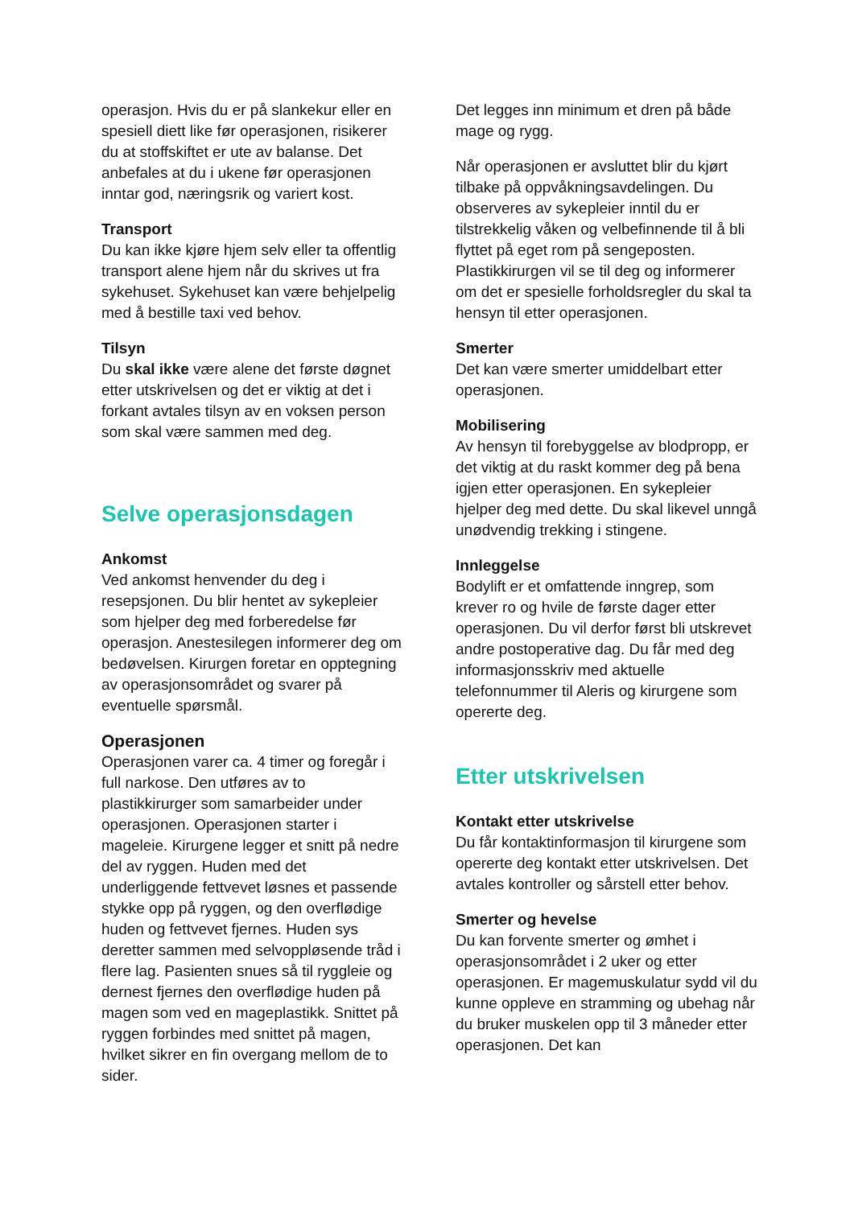operasjon. Hvis du er på slankekur eller en spesiell diett like før operasjonen, risikerer du at stoffskiftet er ute av balanse. Det anbefales at du i ukene før operasjonen inntar god, næringsrik og variert kost.
Transport
Du kan ikke kjøre hjem selv eller ta offentlig transport alene hjem når du skrives ut fra sykehuset. Sykehuset kan være behjelpelig med å bestille taxi ved behov.
Tilsyn
Du skal ikke være alene det første døgnet etter utskrivelsen og det er viktig at det i forkant avtales tilsyn av en voksen person som skal være sammen med deg.
Selve operasjonsdagen
Ankomst
Ved ankomst henvender du deg i resepsjonen. Du blir hentet av sykepleier som hjelper deg med forberedelse før operasjon. Anestesilegen informerer deg om bedøvelsen. Kirurgen foretar en opptegning av operasjonsområdet og svarer på eventuelle spørsmål.
Operasjonen
Operasjonen varer ca. 4 timer og foregår i full narkose. Den utføres av to plastikkirurger som samarbeider under operasjonen. Operasjonen starter i mageleie. Kirurgene legger et snitt på nedre del av ryggen. Huden med det underliggende fettvevet løsnes et passende stykke opp på ryggen, og den overflødige huden og fettvevet fjernes. Huden sys deretter sammen med selvoppløsende tråd i flere lag. Pasienten snues så til ryggleie og dernest fjernes den overflødige huden på magen som ved en mageplastikk. Snittet på ryggen forbindes med snittet på magen, hvilket sikrer en fin overgang mellom de to sider.
Det legges inn minimum et dren på både mage og rygg.
Når operasjonen er avsluttet blir du kjørt tilbake på oppvåkningsavdelingen. Du observeres av sykepleier inntil du er tilstrekkelig våken og velbefinnende til å bli flyttet på eget rom på sengeposten. Plastikkirurgen vil se til deg og informerer om det er spesielle forholdsregler du skal ta hensyn til etter operasjonen.
Smerter
Det kan være smerter umiddelbart etter operasjonen.
Mobilisering
Av hensyn til forebyggelse av blodpropp, er det viktig at du raskt kommer deg på bena igjen etter operasjonen. En sykepleier hjelper deg med dette. Du skal likevel unngå unødvendig trekking i stingene.
Innleggelse
Bodylift er et omfattende inngrep, som krever ro og hvile de første dager etter operasjonen. Du vil derfor først bli utskrevet andre postoperative dag. Du får med deg informasjonsskriv med aktuelle telefonnummer til Aleris og kirurgene som opererte deg.
Etter utskrivelsen
Kontakt etter utskrivelse
Du får kontaktinformasjon til kirurgene som opererte deg kontakt etter utskrivelsen. Det avtales kontroller og sårstell etter behov.
Smerter og hevelse
Du kan forvente smerter og ømhet i operasjonsområdet i 2 uker og etter operasjonen. Er magemuskulatur sydd vil du kunne oppleve en stramming og ubehag når du bruker muskelen opp til 3 måneder etter operasjonen. Det kan